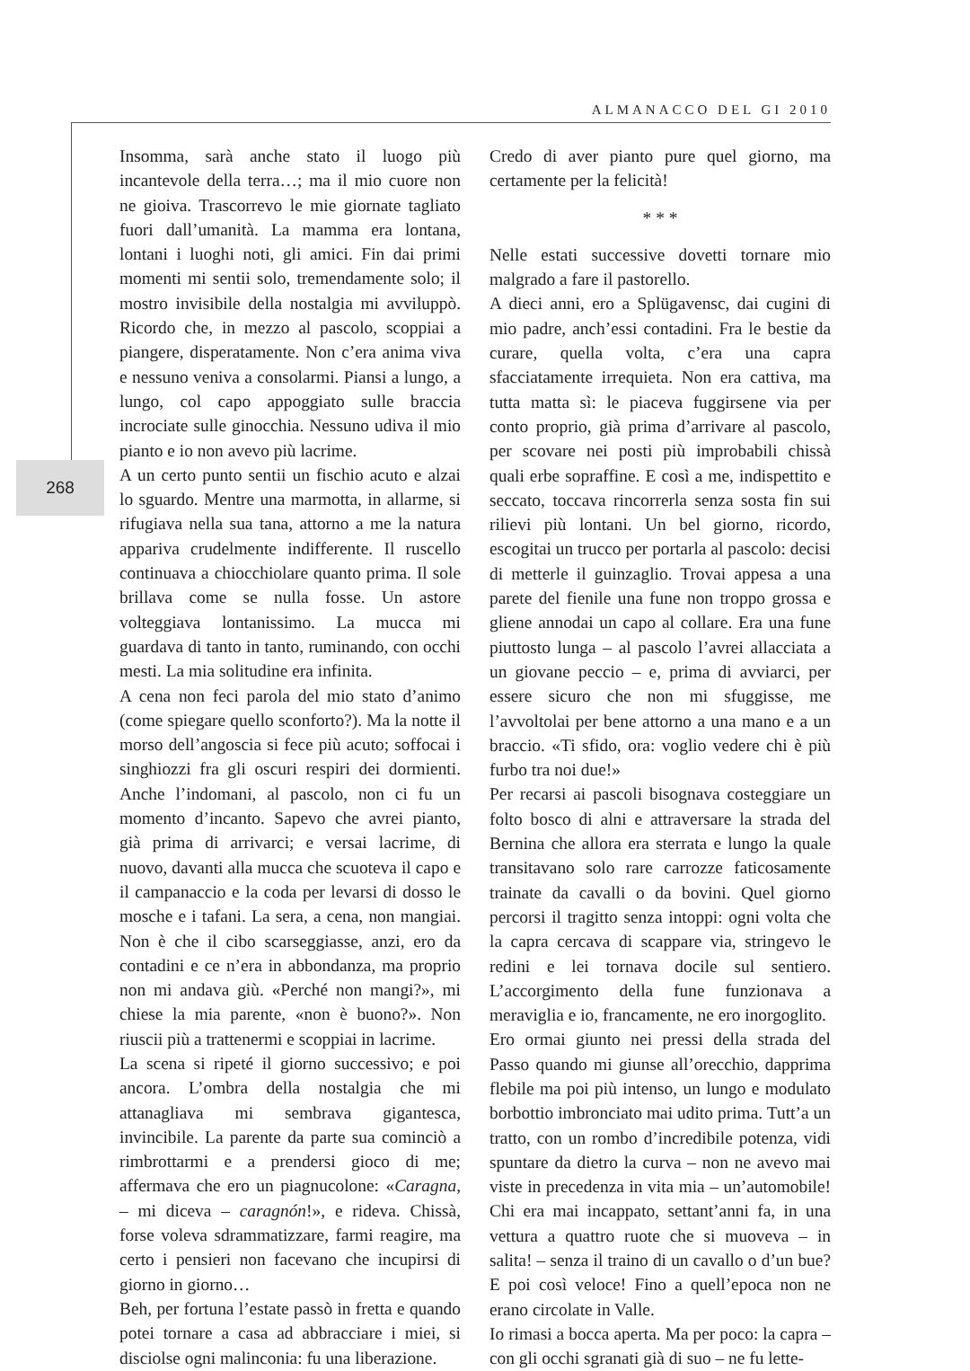ALMANACCO DEL GI 2010
268
Insomma, sarà anche stato il luogo più incantevole della terra…; ma il mio cuore non ne gioiva. Trascorrevo le mie giornate tagliato fuori dall’umanità. La mamma era lontana, lontani i luoghi noti, gli amici. Fin dai primi momenti mi sentii solo, tremendamente solo; il mostro invisibile della nostalgia mi avviluppò. Ricordo che, in mezzo al pascolo, scoppiai a piangere, disperatamente. Non c’era anima viva e nessuno veniva a consolarmi. Piansi a lungo, a lungo, col capo appoggiato sulle braccia incrociate sulle ginocchia. Nessuno udiva il mio pianto e io non avevo più lacrime.
A un certo punto sentii un fischio acuto e alzai lo sguardo. Mentre una marmotta, in allarme, si rifugiava nella sua tana, attorno a me la natura appariva crudelmente indifferente. Il ruscello continuava a chiocchiolare quanto prima. Il sole brillava come se nulla fosse. Un astore volteggiava lontanissimo. La mucca mi guardava di tanto in tanto, ruminando, con occhi mesti. La mia solitudine era infinita.
A cena non feci parola del mio stato d’animo (come spiegare quello sconforto?). Ma la notte il morso dell’angoscia si fece più acuto; soffocai i singhiozzi fra gli oscuri respiri dei dormienti. Anche l’indomani, al pascolo, non ci fu un momento d’incanto. Sapevo che avrei pianto, già prima di arrivarci; e versai lacrime, di nuovo, davanti alla mucca che scuoteva il capo e il campanaccio e la coda per levarsi di dosso le mosche e i tafani. La sera, a cena, non mangiai. Non è che il cibo scarseggiasse, anzi, ero da contadini e ce n’era in abbondanza, ma proprio non mi andava giù. «Perché non mangi?», mi chiese la mia parente, «non è buono?». Non riuscii più a trattenermi e scoppiai in lacrime.
La scena si ripeté il giorno successivo; e poi ancora. L’ombra della nostalgia che mi attanagliava mi sembrava gigantesca, invincibile. La parente da parte sua cominciò a rimbrottarmi e a prendersi gioco di me; affermava che ero un piagnucolone: «Caragna, – mi diceva – caragnón!», e rideva. Chissà, forse voleva sdrammatizzare, farmi reagire, ma certo i pensieri non facevano che incupirsi di giorno in giorno…
Beh, per fortuna l’estate passò in fretta e quando potei tornare a casa ad abbracciare i miei, si disciolse ogni malinconia: fu una liberazione.
Credo di aver pianto pure quel giorno, ma certamente per la felicità!
* * *
Nelle estati successive dovetti tornare mio malgrado a fare il pastorello.
A dieci anni, ero a Splügavensc, dai cugini di mio padre, anch’essi contadini. Fra le bestie da curare, quella volta, c’era una capra sfacciatamente irrequieta. Non era cattiva, ma tutta matta sì: le piaceva fuggirsene via per conto proprio, già prima d’arrivare al pascolo, per scovare nei posti più improbabili chissà quali erbe sopraffine. E così a me, indispettito e seccato, toccava rincorrerla senza sosta fin sui rilievi più lontani. Un bel giorno, ricordo, escogitai un trucco per portarla al pascolo: decisi di metterle il guinzaglio. Trovai appesa a una parete del fienile una fune non troppo grossa e gliene annodai un capo al collare. Era una fune piuttosto lunga – al pascolo l’avrei allacciata a un giovane peccio – e, prima di avviarci, per essere sicuro che non mi sfuggisse, me l’avvoltolai per bene attorno a una mano e a un braccio. «Ti sfido, ora: voglio vedere chi è più furbo tra noi due!»
Per recarsi ai pascoli bisognava costeggiare un folto bosco di alni e attraversare la strada del Bernina che allora era sterrata e lungo la quale transitavano solo rare carrozze faticosamente trainate da cavalli o da bovini. Quel giorno percorsi il tragitto senza intoppi: ogni volta che la capra cercava di scappare via, stringevo le redini e lei tornava docile sul sentiero. L’accorgimento della fune funzionava a meraviglia e io, francamente, ne ero inorgoglito.
Ero ormai giunto nei pressi della strada del Passo quando mi giunse all’orecchio, dapprima flebile ma poi più intenso, un lungo e modulato borbottio imbronciato mai udito prima. Tutt’a un tratto, con un rombo d’incredibile potenza, vidi spuntare da dietro la curva – non ne avevo mai viste in precedenza in vita mia – un’automobile! Chi era mai incappato, settant’anni fa, in una vettura a quattro ruote che si muoveva – in salita! – senza il traino di un cavallo o d’un bue? E poi così veloce! Fino a quell’epoca non ne erano circolate in Valle.
Io rimasi a bocca aperta. Ma per poco: la capra – con gli occhi sgranati già di suo – ne fu lette-